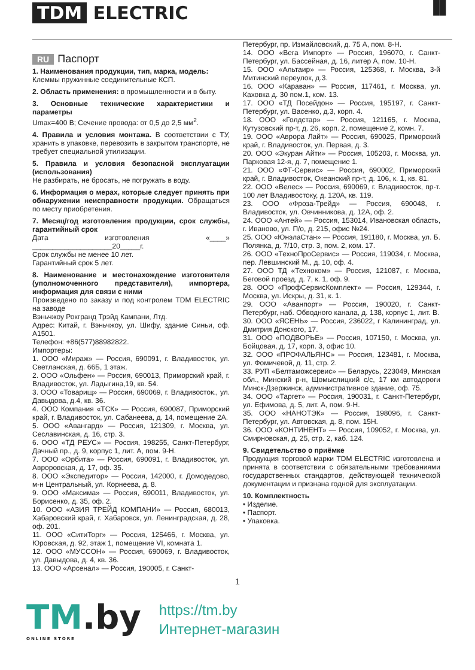TDM ELECTRIC
▐▌
RU Паспорт
1. Наименования продукции, тип, марка, модель:
Клеммы пружинные соединительные КСП.
2. Область применения: в промышленности и в быту.
3. Основные технические характеристики и параметры
Umax=400 В; Сечение провода: от 0,5 до 2,5 мм<sup>2</sup>.
4. Правила и условия монтажа. В соответствии с ТУ, хранить в упаковке, перевозить в закрытом транспорте, не требует специальной утилизации.
5. Правила и условия безопасной эксплуатации (использования)
Не разбирать, не бросать, не погружать в воду.
6. Информация о мерах, которые следует принять при обнаружении неисправности продукции. Обращаться по месту приобретения.
7. Месяц/год изготовления продукции, срок службы, гарантийный срок
Дата изготовления «____» ____________________20_____г.
Срок службы не менее 10 лет.
Гарантийный срок 5 лет.
8. Наименование и местонахождение изготовителя (уполномоченного представителя), импортера, информация для связи с ними
Произведено по заказу и под контролем TDM ELECTRIC на заводе
Вэньчжоу Рокгранд Трэйд Кампани, Лтд.
Адрес: Китай, г. Вэньчжоу, ул. Шифу, здание Синьи, оф. A1501.
Телефон: +86(577)88982822.
Импортеры:
1. ООО «Мираж» — Россия, 690091, г. Владивосток, ул. Светланская, д. 66Б, 1 этаж.
2. ООО «Ольфен» — Россия, 690013, Приморский край, г. Владивосток, ул. Ладыгина,19, кв. 54.
3. ООО «Товарищ» — Россия, 690069, г. Владивосток., ул. Давыдова, д.4, кв. 36.
4. ООО Компания «ТСК» — Россия, 690087, Приморский край, г. Владивосток, ул. Сабанеева, д. 14, помещение 2А.
5. ООО «Авангард» — Россия, 121309, г. Москва, ул. Сеславинская, д. 16, стр. 3.
6. ООО «ТД РЕУС» — Россия, 198255, Санкт-Петербург, Дачный пр., д. 9, корпус 1, лит. А, пом. 9-Н.
7. ООО «Орбита» — Россия, 690091, г. Владивосток, ул. Авроровская, д. 17, оф. 35.
8. ООО «Экспедитор» — Россия, 142000, г. Домодедово, м-н Центральный, ул. Корнеева, д. 8.
9. ООО «Максима» — Россия, 690011, Владивосток, ул. Борисенко, д. 35, оф. 2.
10. ООО «АЗИЯ ТРЕЙД КОМПАНИ» — Россия, 680013, Хабаровский край, г. Хабаровск, ул. Ленинградская, д. 28, оф. 201.
11. ООО «СитиТорг» — Россия, 125466, г. Москва, ул. Юровская, д. 92, этаж 1, помещение VI, комната 1.
12. ООО «МУССОН» — Россия, 690069, г. Владивосток, ул. Давыдова, д. 4, кв. 36.
13. ООО «Арсенал» — Россия, 190005, г. Санкт-
Петербург, пр. Измайловский, д. 75 А, пом. 8-Н.
14. ООО «Вега Импорт» — Россия, 196070, г. Санкт-Петербург, ул. Бассейная, д. 16, литер А, пом. 10-Н.
15. ООО «Альтаир» — Россия, 125368, г. Москва, 3-й Митинский переулок, д.3.
16. ООО «Караван» — Россия, 117461, г. Москва, ул. Каховка д. 30 пом.1, ком. 13.
17. ООО «ТД Посейдон» — Россия, 195197, г. Санкт-Петербург, ул. Васенко, д.3, корп. 4.
18. ООО «Голдстар» — Россия, 121165, г. Москва, Кутузовский пр-т, д. 26, корп. 2, помещение 2, комн. 7.
19. ООО «Аврора Лайт» — Россия, 690025, Приморский край, г. Владивосток, ул. Первая, д. 3.
20. ООО «Экуран Айти» — Россия, 105203, г. Москва, ул. Парковая 12-я, д. 7, помещение 1.
21. ООО «ФТ-Сервис» — Россия, 690002, Приморский край, г. Владивосток, Океанский пр-т, д. 106, к. 1, кв. 81.
22. ООО «Велес» — Россия, 690069, г. Владивосток, пр-т. 100 лет Владивостоку, д. 120А, кв. 119.
23. ООО «Фроза-Трейд» — Россия, 690048, г. Владивосток, ул. Овчинникова, д. 12А, оф. 2.
24. ООО «Антей» — Россия, 153014, Ивановская область, г. Иваново, ул. П/о, д. 215, офис №24.
25. ООО «ЮнэлаСтан» — Россия, 191180, г. Москва, ул. Б. Полянка, д. 7/10, стр. 3, пом. 2, ком. 17.
26. ООО «ТехноПроСервис» — Россия, 119034, г. Москва, пер. Левшинский М., д. 10, оф. 4.
27. ООО ТД «Техноком» — Россия, 121087, г. Москва, Беговой проезд, д. 7, к. 1, оф. 9.
28. ООО «ПрофСервисКомплект» — Россия, 129344, г. Москва, ул. Искры, д. 31, к. 1.
29. ООО «Аванпорт» — Россия, 190020, г. Санкт-Петербург, наб. Обводного канала, д. 138, корпус 1, лит. В.
30. ООО «ЯСЕНЬ» — Россия, 236022, г Калининград, ул. Дмитрия Донского, 17.
31. ООО «ПОДВОРЬЕ» — Россия, 107150, г. Москва, ул. Бойцовая, д. 17, корп. 3, офис 10.
32. ООО «ПРОФАЛЬЯНС» — Россия, 123481, г. Москва, ул. Фомичевой, д. 11, стр. 2.
33. РУП «Белтаможсервис» — Беларусь, 223049, Минская обл., Минский р-н, Щомыслицкий с/с, 17 км автодороги Минск-Дзержинск, административное здание, оф. 75.
34. ООО «Таргет» — Россия, 190031, г. Санкт-Петербург, ул. Ефимова, д. 5, лит. А, пом. 9-Н.
35. ООО «НАНОТЭК» — Россия, 198096, г. Санкт-Петербург, ул. Автовская, д. 8, пом. 15Н.
36. ООО «КОНТИНЕНТ» — Россия, 109052, г. Москва, ул. Смирновская, д. 25, стр. 2, каб. 124.
9. Свидетельство о приёмке
Продукция торговой марки TDM ELECTRIC изготовлена и принята в соответствии с обязательными требованиями государственных стандартов, действующей технической документации и признана годной для эксплуатации.
10. Комплектность
• Изделие.
• Паспорт.
• Упаковка.
1
TM.by
ONLINE STORE
https://tm.by
Интернет-магазин